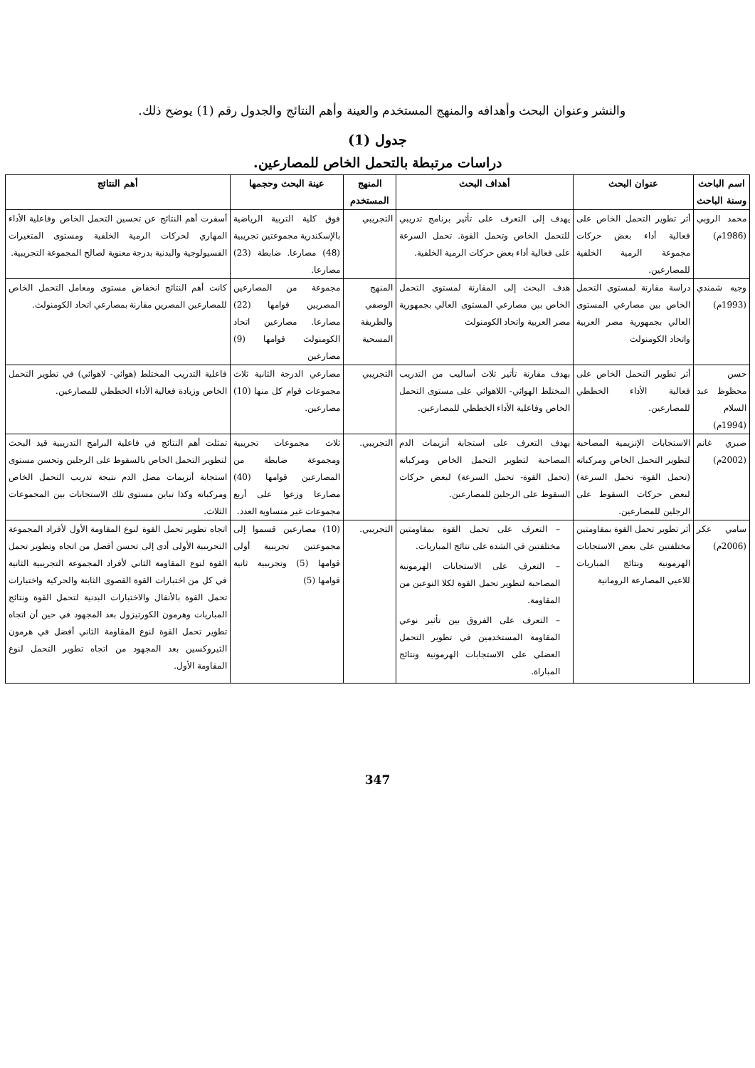والنشر وعنوان البحث وأهدافه والمنهج المستخدم والعينة وأهم النتائج والجدول رقم (1) يوضح ذلك.
جدول (1)
دراسات مرتبطة بالتحمل الخاص للمصارعين.
| اسم الباحث وسنة الباحث | عنوان البحث | أهداف البحث | المنهج المستخدم | عينة البحث وحجمها | أهم النتائج |
| --- | --- | --- | --- | --- | --- |
| محمد الروبي (1986م) | أثر تطوير التحمل الخاص على فعالية أداء بعض حركات مجموعة الرمية الخلفية للمصارعين. | يهدف إلى التعرف على تأثير برنامج تدريبي للتحمل الخاص وتحمل القوة. تحمل السرعة على فعالية أداء بعض حركات الرمية الخلفية. | التجريبي | فوق كلية التربية الرياضية بالإسكندرية مجموعتين تجريبية (48) مصارعا. ضابطة (23) مصارعا. | أسفرت أهم النتائج عن تحسين التحمل الخاص وفاعلية الأداء المهاري لحركات الرمية الخلفية ومستوى المتغيرات الفسيولوجية والبدنية بدرجة معنوية لصالح المجموعة التجريبية. |
| وجيه شمندي (1993م) | دراسة مقارنة لمستوى التحمل الخاص بين مصارعي المستوى العالي بجمهورية مصر العربية واتحاد الكومنولث | هدف البحث إلى المقارنة لمستوى التحمل الخاص بين مصارعي المستوى العالي بجمهورية مصر العربية واتحاد الكومنولث | المنهج الوصفي والطريقة المسحية | مجموعة من المصارعين المصريين قوامها (22) مصارعا. مصارعين اتحاد الكومنولث قوامها (9) مصارعين | كانت أهم النتائج انخفاض مستوى ومعامل التحمل الخاص للمصارعين المصرين مقارنة بمصارعي اتحاد الكومنولث. |
| حسن محظوظ عبد السلام (1994م) | أثر تطوير التحمل الخاص على فعالية الأداء الخططي للمصارعين. | بهدف مقارنة تأثير ثلاث أساليب من التدريب المختلط الهوائي- اللاهوائي على مستوى التحمل الخاص وفاعلية الأداء الخططي للمصارعين. | التجريبي | مصارعي الدرجة الثانية ثلاث مجموعات قوام كل منها (10) مصارعين. | فاعلية التدريب المختلط (هوائي- لاهوائي) في تطوير التحمل الخاص وزيادة فعالية الأداء الخططي للمصارعين. |
| صبري غانم (2002م) | الاستجابات الإنزيمية المصاحبة لتطوير التحمل الخاص ومركباته (تحمل القوة- تحمل السرعة) لبعض حركات السقوط على الرجلين للمصارعين. | بهدف التعرف على استجابة أنزيمات الدم المصاحبة لتطوير التحمل الخاص ومركباته (تحمل القوة- تحمل السرعة) لبعض حركات السقوط على الرجلين للمصارعين. | التجريبي. | ثلاث مجموعات تجريبية ومجموعة ضابطة من المصارعين قوامها (40) مصارعا وزعوا على أربع مجموعات غير متساوية العدد. | تمثلت أهم النتائج في فاعلية البرامج التدريبية قيد البحث لتطوير التحمل الخاص بالسقوط على الرجلين وتحسن مستوى استجابة أنزيمات مصل الدم نتيجة تدريب التحمل الخاص ومركباته وكذا تباين مستوى تلك الاستجابات بين المجموعات الثلاث. |
| سامي عكر (2006م) | أثر تطوير تحمل القوة بمقاومتين مختلفتين على بعض الاستجابات الهرمونية ونتائج المباريات للاعبي المصارعة الرومانية | – التعرف على تحمل القوة بمقاومتين مختلفتين في الشدة على نتائج المباريات. – التعرف على الاستجابات الهرمونية المصاحبة لتطوير تحمل القوة لكلا النوعين من المقاومة. – التعرف على الفروق بين تأثير نوعي المقاومة المستخدمين في تطوير التحمل العضلي على الاستجابات الهرمونية ونتائج المباراة. | التجريبي. | (10) مصارعين قسموا إلى مجموعتين تجريبية أولى قوامها (5) وتجريبية ثانية قوامها (5) | اتجاه تطوير تحمل القوة لنوع المقاومة الأول لأفراد المجموعة التجريبية الأولى أدى إلى تحسن أفضل من اتجاه وتطوير تحمل القوة لنوع المقاومة الثاني لأفراد المجموعة التجريبية الثانية في كل من اختبارات القوة القصوى الثابتة والحركية واختبارات تحمل القوة بالأنفال والاختبارات البدنية لتحمل القوة ونتائج المباريات وهرمون الكورتيزول بعد المجهود في حين أن اتجاه تطوير تحمل القوة لنوع المقاومة الثاني أفضل في هرمون الثيروكسين بعد المجهود من اتجاه تطوير التحمل لنوع المقاومة الأول. |
347